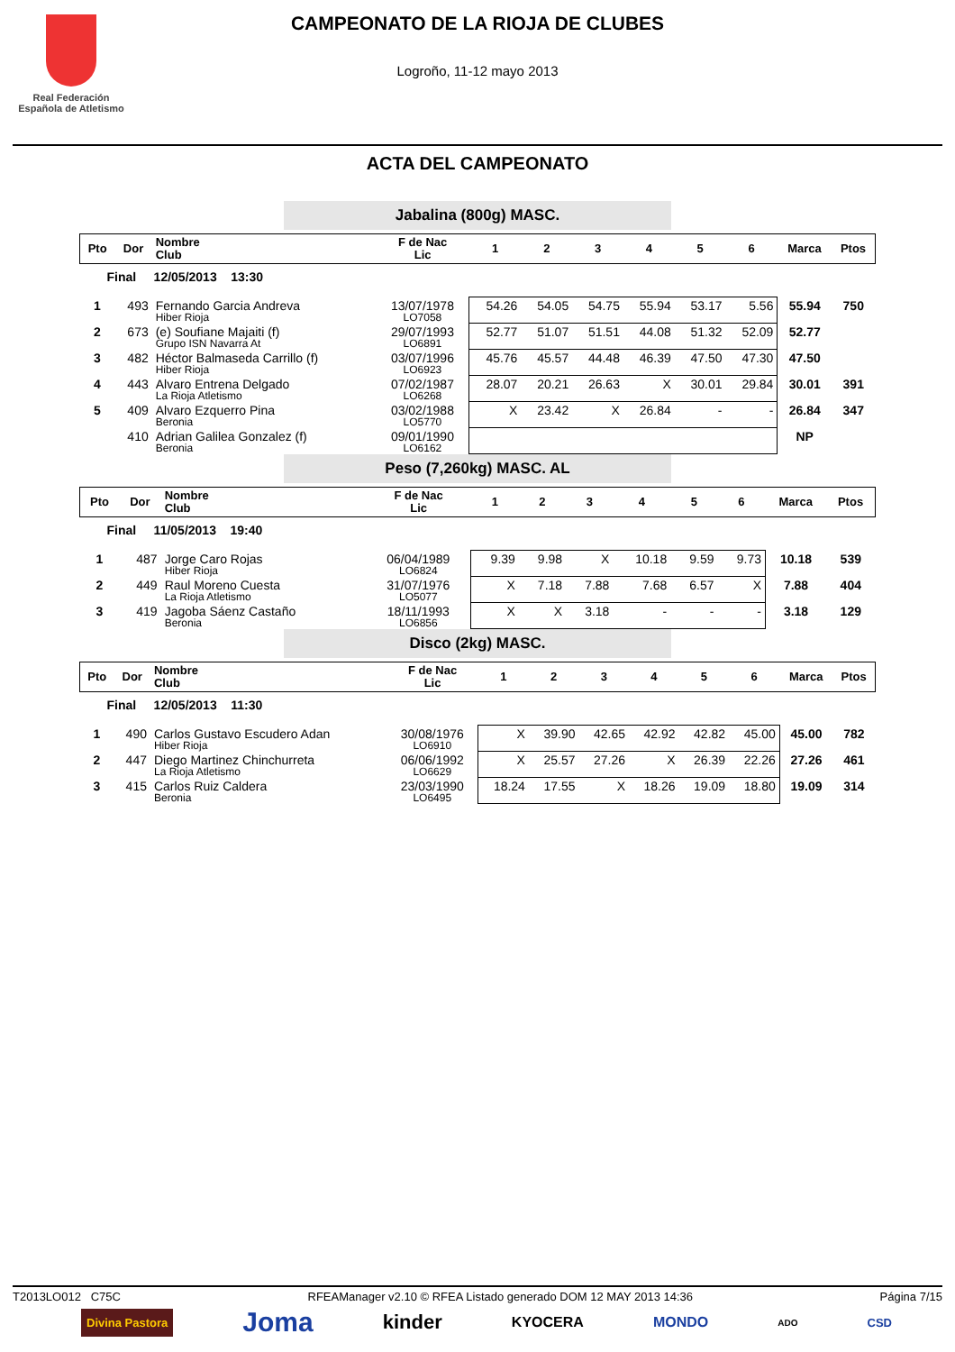Real Federación
Española de Atletismo
CAMPEONATO DE LA RIOJA DE CLUBES
Logroño, 11-12 mayo 2013
ACTA DEL CAMPEONATO
Jabalina (800g) MASC.
| Pto | Dor | Nombre Club | F de Nac Lic | 1 | 2 | 3 | 4 | 5 | 6 | Marca | Ptos |
| --- | --- | --- | --- | --- | --- | --- | --- | --- | --- | --- | --- |
| Final 12/05/2013 13:30 | | | | | | | | | | | |
| 1 | 493 | Fernando Garcia Andreva Hiber Rioja | 13/07/1978 LO7058 | 54.26 | 54.05 | 54.75 | 55.94 | 53.17 | 5.56 | 55.94 | 750 |
| 2 | 673 | (e) Soufiane Majaiti (f) Grupo ISN Navarra At | 29/07/1993 LO6891 | 52.77 | 51.07 | 51.51 | 44.08 | 51.32 | 52.09 | 52.77 | |
| 3 | 482 | Héctor Balmaseda Carrillo (f) Hiber Rioja | 03/07/1996 LO6923 | 45.76 | 45.57 | 44.48 | 46.39 | 47.50 | 47.30 | 47.50 | |
| 4 | 443 | Alvaro Entrena Delgado La Rioja Atletismo | 07/02/1987 LO6268 | 28.07 | 20.21 | 26.63 | X | 30.01 | 29.84 | 30.01 | 391 |
| 5 | 409 | Alvaro Ezquerro Pina Beronia | 03/02/1988 LO5770 | X | 23.42 | X | 26.84 | - | - | 26.84 | 347 |
| | 410 | Adrian Galilea Gonzalez (f) Beronia | 09/01/1990 LO6162 | | | | | | | NP | |
Peso (7,260kg) MASC. AL
| Pto | Dor | Nombre Club | F de Nac Lic | 1 | 2 | 3 | 4 | 5 | 6 | Marca | Ptos |
| --- | --- | --- | --- | --- | --- | --- | --- | --- | --- | --- | --- |
| Final 11/05/2013 19:40 | | | | | | | | | | | |
| 1 | 487 | Jorge Caro Rojas Hiber Rioja | 06/04/1989 LO6824 | 9.39 | 9.98 | X | 10.18 | 9.59 | 9.73 | 10.18 | 539 |
| 2 | 449 | Raul Moreno Cuesta La Rioja Atletismo | 31/07/1976 LO5077 | X | 7.18 | 7.88 | 7.68 | 6.57 | X | 7.88 | 404 |
| 3 | 419 | Jagoba Sáenz Castaño Beronia | 18/11/1993 LO6856 | X | X | 3.18 | - | - | - | 3.18 | 129 |
Disco (2kg) MASC.
| Pto | Dor | Nombre Club | F de Nac Lic | 1 | 2 | 3 | 4 | 5 | 6 | Marca | Ptos |
| --- | --- | --- | --- | --- | --- | --- | --- | --- | --- | --- | --- |
| Final 12/05/2013 11:30 | | | | | | | | | | | |
| 1 | 490 | Carlos Gustavo Escudero Adan Hiber Rioja | 30/08/1976 LO6910 | X | 39.90 | 42.65 | 42.92 | 42.82 | 45.00 | 45.00 | 782 |
| 2 | 447 | Diego Martinez Chinchurreta La Rioja Atletismo | 06/06/1992 LO6629 | X | 25.57 | 27.26 | X | 26.39 | 22.26 | 27.26 | 461 |
| 3 | 415 | Carlos Ruiz Caldera Beronia | 23/03/1990 LO6495 | 18.24 | 17.55 | X | 18.26 | 19.09 | 18.80 | 19.09 | 314 |
T2013LO012 C75C RFEAManager v2.10 © RFEA Listado generado DOM 12 MAY 2013 14:36 Página 7/15
Divina Pastora Joma kinder KYOCERA MONDO ADO CSD